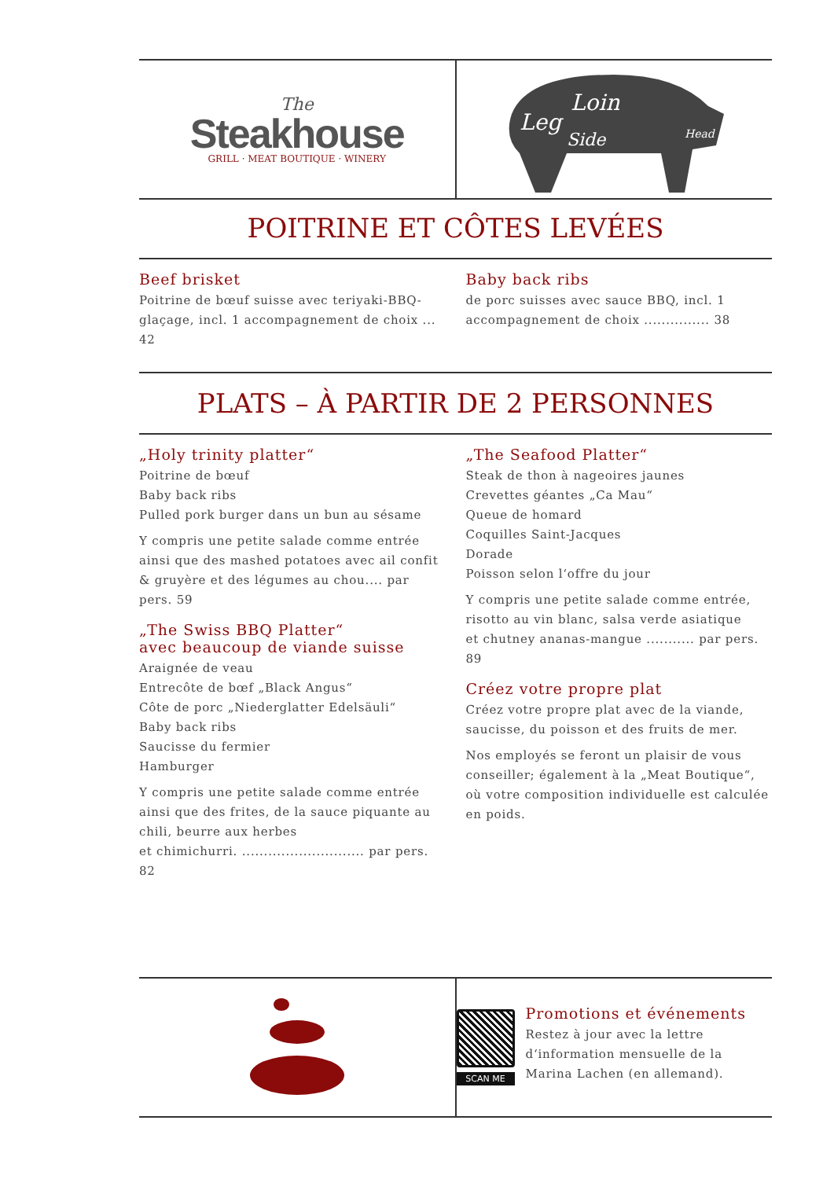The
Steakhouse
GRILL · MEAT BOUTIQUE · WINERY
Leg
Loin
Side
Head
POITRINE ET CÔTES LEVÉES
Beef brisket
Poitrine de bœuf suisse avec teriyaki-BBQ-glaçage, incl. 1 accompagnement de choix ... 42
Baby back ribs
de porc suisses avec sauce BBQ, incl. 1 accompagnement de choix ............... 38
PLATS – À PARTIR DE 2 PERSONNES
„Holy trinity platter“
Poitrine de bœuf
Baby back ribs
Pulled pork burger dans un bun au sésame
Y compris une petite salade comme entrée ainsi que des mashed potatoes avec ail confit & gruyère et des légumes au chou.... par pers. 59
„The Swiss BBQ Platter“
avec beaucoup de viande suisse
Araignée de veau
Entrecôte de bœf „Black Angus“
Côte de porc „Niederglatter Edelsäuli“
Baby back ribs
Saucisse du fermier
Hamburger
Y compris une petite salade comme entrée ainsi que des frites, de la sauce piquante au chili, beurre aux herbes
et chimichurri. ............................ par pers. 82
„The Seafood Platter“
Steak de thon à nageoires jaunes
Crevettes géantes „Ca Mau“
Queue de homard
Coquilles Saint-Jacques
Dorade
Poisson selon l‘offre du jour
Y compris une petite salade comme entrée, risotto au vin blanc, salsa verde asiatique
et chutney ananas-mangue ........... par pers. 89
Créez votre propre plat
Créez votre propre plat avec de la viande, saucisse, du poisson et des fruits de mer.
Nos employés se feront un plaisir de vous conseiller; également à la „Meat Boutique“, où votre composition individuelle est calculée en poids.
SCAN ME
Promotions et événements
Restez à jour avec la lettre d‘information mensuelle de la Marina Lachen (en allemand).